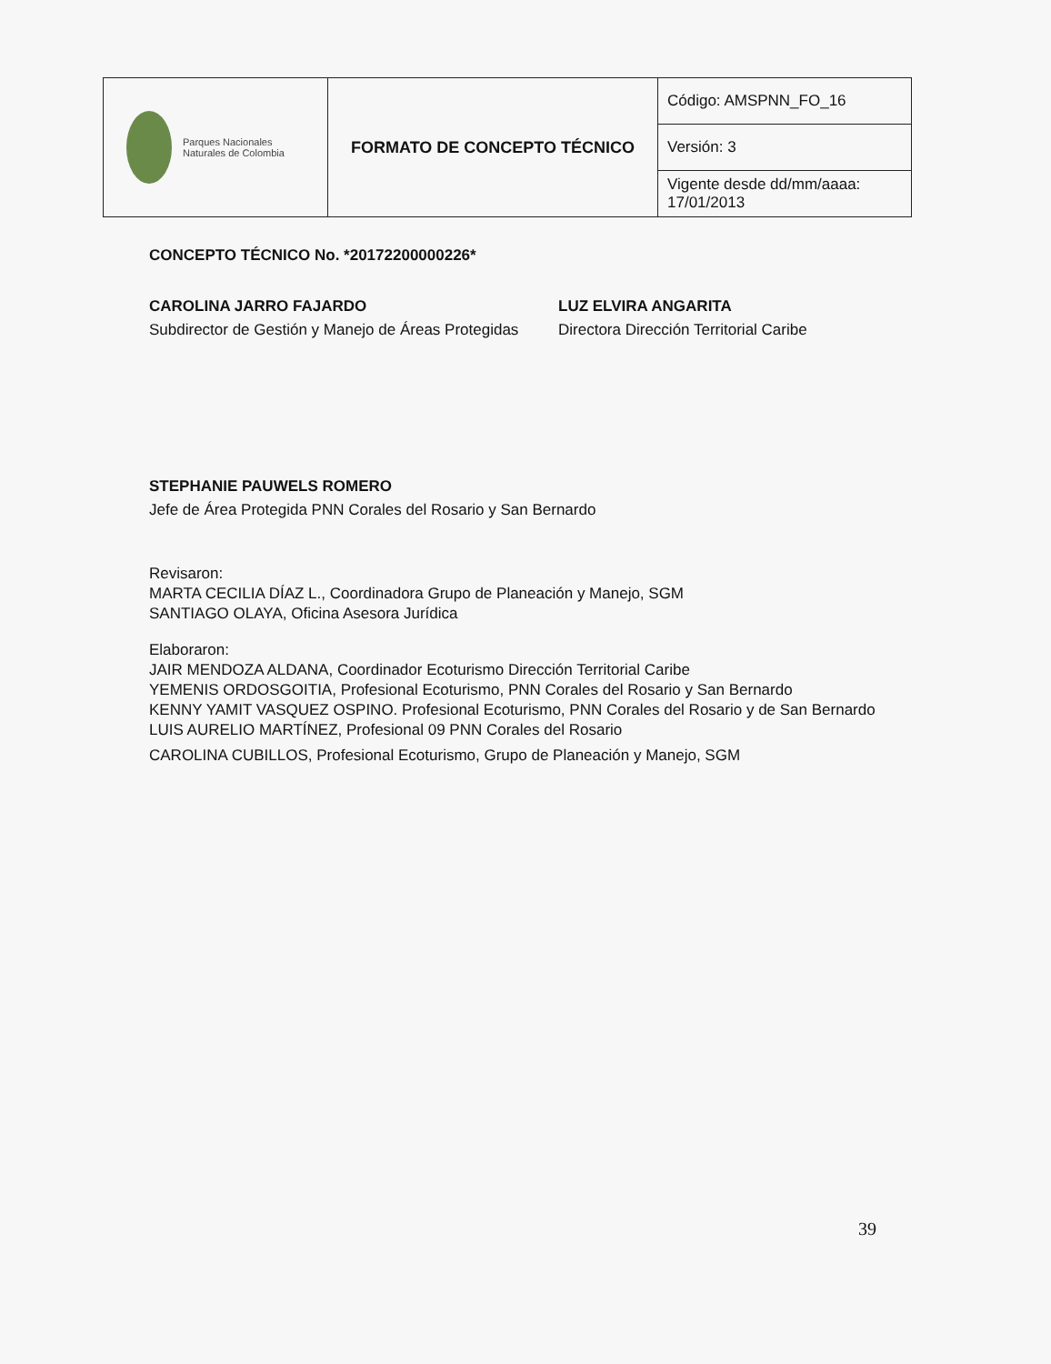| Parques Nacionales Naturales de Colombia | FORMATO DE CONCEPTO TÉCNICO | Código: AMSPNN_FO_16 |
| | | Versión: 3 |
| | | Vigente desde dd/mm/aaaa: 17/01/2013 |
CONCEPTO TÉCNICO No. *20172200000226*
CAROLINA JARRO FAJARDO
Subdirector de Gestión y Manejo de Áreas Protegidas
LUZ ELVIRA ANGARITA
Directora Dirección Territorial Caribe
STEPHANIE PAUWELS ROMERO
Jefe de Área Protegida PNN Corales del Rosario y San Bernardo
Revisaron:
MARTA CECILIA DÍAZ L., Coordinadora Grupo de Planeación y Manejo, SGM
SANTIAGO OLAYA, Oficina Asesora Jurídica
Elaboraron:
JAIR MENDOZA ALDANA, Coordinador Ecoturismo Dirección Territorial Caribe
YEMENIS ORDOSGOITIA, Profesional Ecoturismo, PNN Corales del Rosario y San Bernardo
KENNY YAMIT VASQUEZ OSPINO. Profesional Ecoturismo, PNN Corales del Rosario y de San Bernardo
LUIS AURELIO MARTÍNEZ, Profesional 09 PNN Corales del Rosario
CAROLINA CUBILLOS, Profesional Ecoturismo, Grupo de Planeación y Manejo, SGM
39